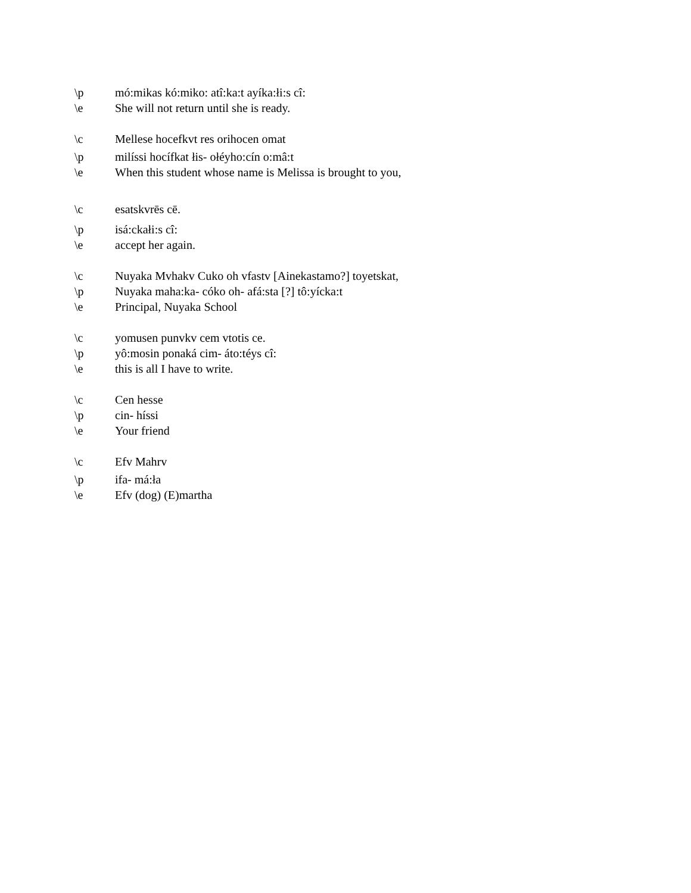\p mó:mikas kó:miko: atî:ka:t ayíka:łi:s cî:
\e She will not return until she is ready.
\c Mellese hocefkvt res orihocen omat
\p milíssi hocífkat łis- ołéyho:cín o:mâ:t
\e When this student whose name is Melissa is brought to you,
\c esatskvrēs cē.
\p isá:ckałi:s cî:
\e accept her again.
\c Nuyaka Mvhakv Cuko oh vfastv [Ainekastamo?] toyetskat,
\p Nuyaka maha:ka- cóko oh- afá:sta [?] tô:yícka:t
\e Principal, Nuyaka School
\c yomusen punvkv cem vtotis ce.
\p yô:mosin ponaká cim- áto:téys cî:
\e this is all I have to write.
\c Cen hesse
\p cin- híssi
\e Your friend
\c Efv Mahrv
\p ifa- má:ła
\e Efv (dog) (E)martha